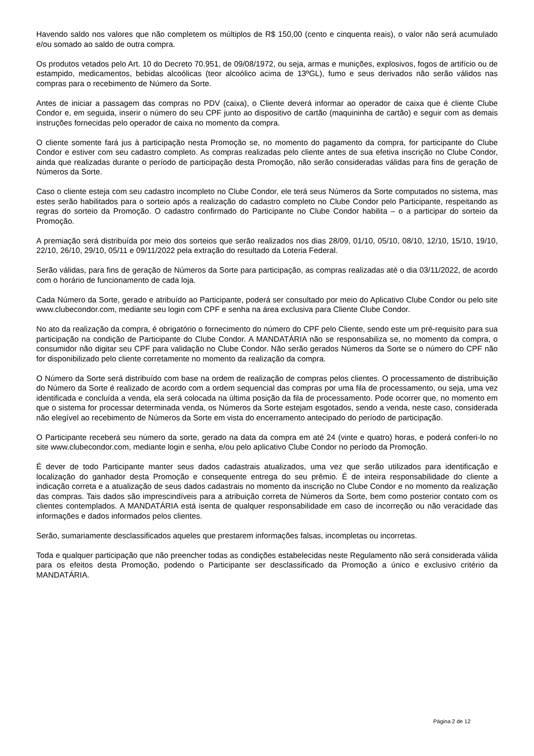Havendo saldo nos valores que não completem os múltiplos de R$ 150,00 (cento e cinquenta reais), o valor não será acumulado e/ou somado ao saldo de outra compra.
Os produtos vetados pelo Art. 10 do Decreto 70.951, de 09/08/1972, ou seja, armas e munições, explosivos, fogos de artifício ou de estampido, medicamentos, bebidas alcoólicas (teor alcoólico acima de 13ºGL), fumo e seus derivados não serão válidos nas compras para o recebimento de Número da Sorte.
Antes de iniciar a passagem das compras no PDV (caixa), o Cliente deverá informar ao operador de caixa que é cliente Clube Condor e, em seguida, inserir o número do seu CPF junto ao dispositivo de cartão (maquininha de cartão) e seguir com as demais instruções fornecidas pelo operador de caixa no momento da compra.
O cliente somente fará jus à participação nesta Promoção se, no momento do pagamento da compra, for participante do Clube Condor e estiver com seu cadastro completo. As compras realizadas pelo cliente antes de sua efetiva inscrição no Clube Condor, ainda que realizadas durante o período de participação desta Promoção, não serão consideradas válidas para fins de geração de Números da Sorte.
Caso o cliente esteja com seu cadastro incompleto no Clube Condor, ele terá seus Números da Sorte computados no sistema, mas estes serão habilitados para o sorteio após a realização do cadastro completo no Clube Condor pelo Participante, respeitando as regras do sorteio da Promoção. O cadastro confirmado do Participante no Clube Condor habilita – o a participar do sorteio da Promoção.
A premiação será distribuída por meio dos sorteios que serão realizados nos dias 28/09, 01/10, 05/10, 08/10, 12/10, 15/10, 19/10, 22/10, 26/10, 29/10, 05/11 e 09/11/2022 pela extração do resultado da Loteria Federal.
Serão válidas, para fins de geração de Números da Sorte para participação, as compras realizadas até o dia 03/11/2022, de acordo com o horário de funcionamento de cada loja.
Cada Número da Sorte, gerado e atribuído ao Participante, poderá ser consultado por meio do Aplicativo Clube Condor ou pelo site www.clubecondor.com, mediante seu login com CPF e senha na área exclusiva para Cliente Clube Condor.
No ato da realização da compra, é obrigatório o fornecimento do número do CPF pelo Cliente, sendo este um pré-requisito para sua participação na condição de Participante do Clube Condor. A MANDATÁRIA não se responsabiliza se, no momento da compra, o consumidor não digitar seu CPF para validação no Clube Condor. Não serão gerados Números da Sorte se o número do CPF não for disponibilizado pelo cliente corretamente no momento da realização da compra.
O Número da Sorte será distribuído com base na ordem de realização de compras pelos clientes. O processamento de distribuição do Número da Sorte é realizado de acordo com a ordem sequencial das compras por uma fila de processamento, ou seja, uma vez identificada e concluída a venda, ela será colocada na última posição da fila de processamento. Pode ocorrer que, no momento em que o sistema for processar determinada venda, os Números da Sorte estejam esgotados, sendo a venda, neste caso, considerada não elegível ao recebimento de Números da Sorte em vista do encerramento antecipado do período de participação.
O Participante receberá seu número da sorte, gerado na data da compra em até 24 (vinte e quatro) horas, e poderá conferi-lo no site www.clubecondor.com, mediante login e senha, e/ou pelo aplicativo Clube Condor no período da Promoção.
É dever de todo Participante manter seus dados cadastrais atualizados, uma vez que serão utilizados para identificação e localização do ganhador desta Promoção e consequente entrega do seu prêmio. É de inteira responsabilidade do cliente a indicação correta e a atualização de seus dados cadastrais no momento da inscrição no Clube Condor e no momento da realização das compras. Tais dados são imprescindíveis para a atribuição correta de Números da Sorte, bem como posterior contato com os clientes contemplados. A MANDATÁRIA está isenta de qualquer responsabilidade em caso de incorreção ou não veracidade das informações e dados informados pelos clientes.
Serão, sumariamente desclassificados aqueles que prestarem informações falsas, incompletas ou incorretas.
Toda e qualquer participação que não preencher todas as condições estabelecidas neste Regulamento não será considerada válida para os efeitos desta Promoção, podendo o Participante ser desclassificado da Promoção a único e exclusivo critério da MANDATÁRIA.
Página 2 de 12